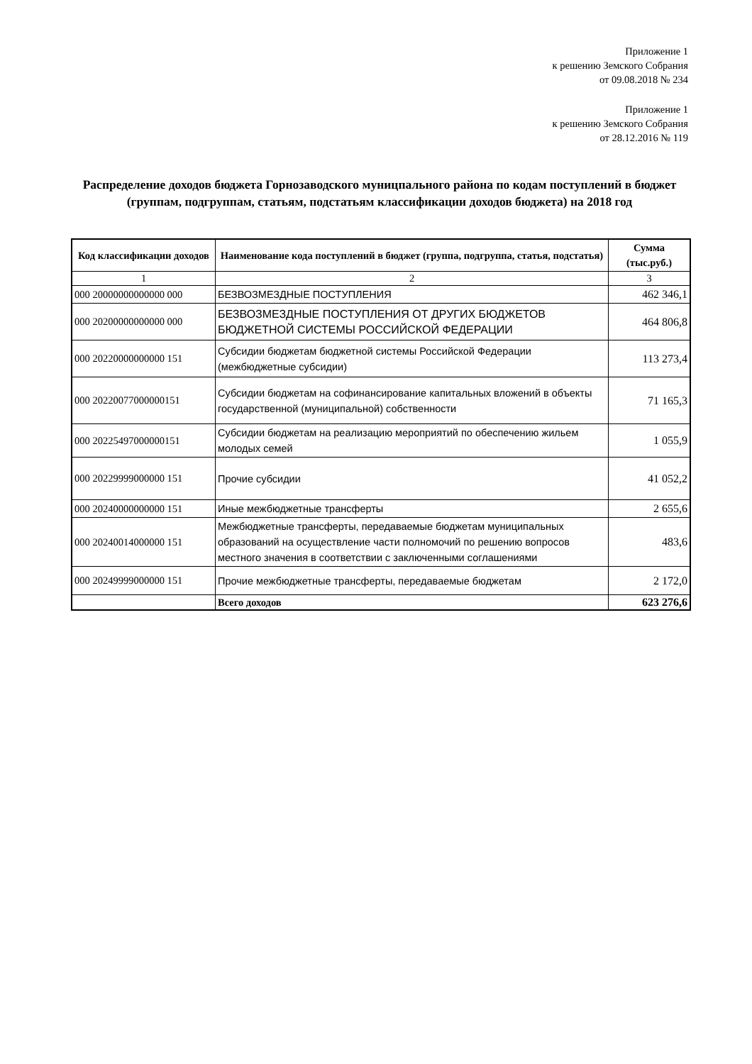Приложение 1
к решению Земского Собрания
от 09.08.2018 № 234
Приложение 1
к решению Земского Собрания
от 28.12.2016 № 119
Распределение доходов бюджета Горнозаводского муницпального района по кодам поступлений в бюджет (группам, подгруппам, статьям, подстатьям классификации доходов бюджета) на 2018 год
| Код классификации доходов | Наименование кода поступлений в бюджет (группа, подгруппа, статья, подстатья) | Сумма (тыс.руб.) |
| --- | --- | --- |
| 1 | 2 | 3 |
| 000 20000000000000 000 | БЕЗВОЗМЕЗДНЫЕ ПОСТУПЛЕНИЯ | 462 346,1 |
| 000 20200000000000 000 | БЕЗВОЗМЕЗДНЫЕ ПОСТУПЛЕНИЯ ОТ ДРУГИХ БЮДЖЕТОВ БЮДЖЕТНОЙ СИСТЕМЫ РОССИЙСКОЙ ФЕДЕРАЦИИ | 464 806,8 |
| 000 20220000000000 151 | Субсидии бюджетам бюджетной системы Российской Федерации (межбюджетные субсидии) | 113 273,4 |
| 000 20220077000000151 | Субсидии бюджетам на софинансирование капитальных вложений в объекты государственной (муниципальной) собственности | 71 165,3 |
| 000 20225497000000151 | Субсидии бюджетам на реализацию мероприятий по обеспечению жильем молодых семей | 1 055,9 |
| 000 20229999000000 151 | Прочие субсидии | 41 052,2 |
| 000 20240000000000 151 | Иные межбюджетные трансферты | 2 655,6 |
| 000 20240014000000 151 | Межбюджетные трансферты, передаваемые бюджетам муниципальных образований на осуществление части полномочий по решению вопросов местного значения в соответствии с заключенными соглашениями | 483,6 |
| 000 20249999000000 151 | Прочие межбюджетные трансферты, передаваемые бюджетам | 2 172,0 |
| | Всего доходов | 623 276,6 |